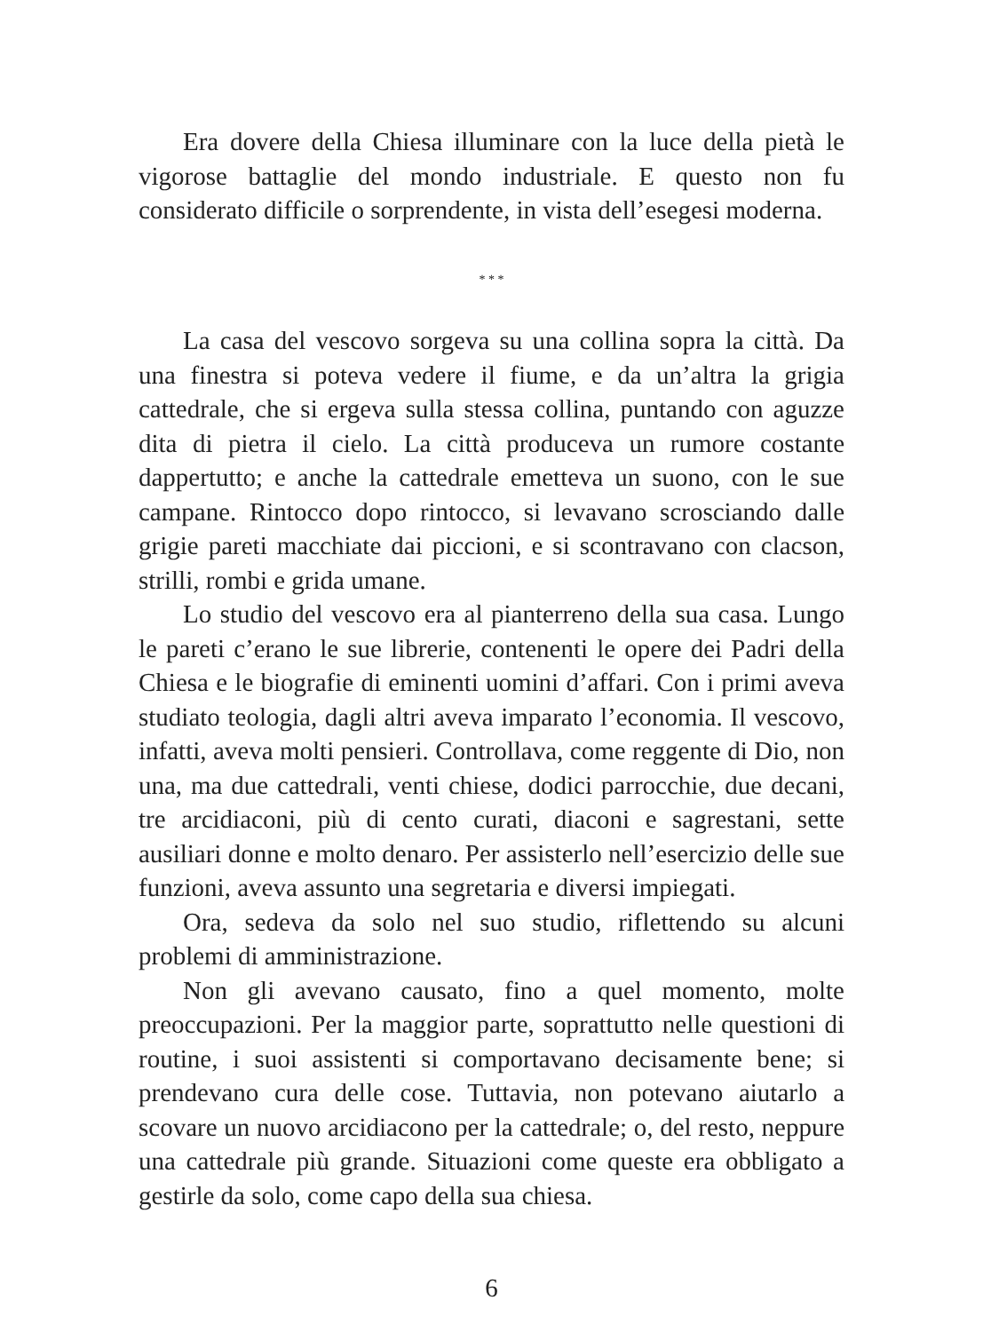Era dovere della Chiesa illuminare con la luce della pietà le vigorose battaglie del mondo industriale. E questo non fu considerato difficile o sorprendente, in vista dell’esegesi moderna.
* * *
La casa del vescovo sorgeva su una collina sopra la città. Da una finestra si poteva vedere il fiume, e da un’altra la grigia cattedrale, che si ergeva sulla stessa collina, puntando con aguzze dita di pietra il cielo. La città produceva un rumore costante dappertutto; e anche la cattedrale emetteva un suono, con le sue campane. Rintocco dopo rintocco, si levavano scrosciando dalle grigie pareti macchiate dai piccioni, e si scontravano con clacson, strilli, rombi e grida umane.
Lo studio del vescovo era al pianterreno della sua casa. Lungo le pareti c’erano le sue librerie, contenenti le opere dei Padri della Chiesa e le biografie di eminenti uomini d’affari. Con i primi aveva studiato teologia, dagli altri aveva imparato l’economia. Il vescovo, infatti, aveva molti pensieri. Controllava, come reggente di Dio, non una, ma due cattedrali, venti chiese, dodici parrocchie, due decani, tre arcidiaconi, più di cento curati, diaconi e sagrestani, sette ausiliari donne e molto denaro. Per assisterlo nell’esercizio delle sue funzioni, aveva assunto una segretaria e diversi impiegati.
Ora, sedeva da solo nel suo studio, riflettendo su alcuni problemi di amministrazione.
Non gli avevano causato, fino a quel momento, molte preoccupazioni. Per la maggior parte, soprattutto nelle questioni di routine, i suoi assistenti si comportavano decisamente bene; si prendevano cura delle cose. Tuttavia, non potevano aiutarlo a scovare un nuovo arcidiacono per la cattedrale; o, del resto, neppure una cattedrale più grande. Situazioni come queste era obbligato a gestirle da solo, come capo della sua chiesa.
6